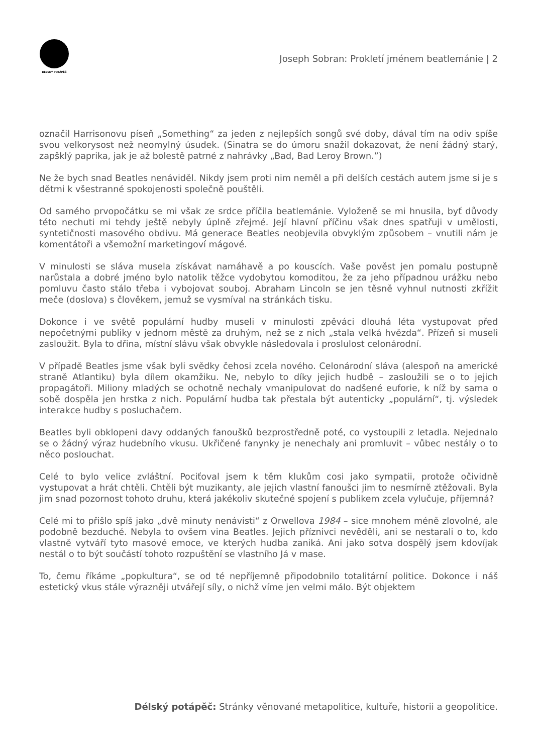DÉLSKÝ POTÁPĚČ
Joseph Sobran: Prokletí jménem beatlemánie | 2
označil Harrisonovu píseň „Something“ za jeden z nejlepších songů své doby, dával tím na odiv spíše svou velkorysost než neomylný úsudek. (Sinatra se do úmoru snažil dokazovat, že není žádný starý, zapšklý paprika, jak je až bolestě patrné z nahrávky „Bad, Bad Leroy Brown.”)
Ne že bych snad Beatles nenáviděl. Nikdy jsem proti nim neměl a při delších cestách autem jsme si je s dětmi k všestranné spokojenosti společně pouštěli.
Od samého prvopočátku se mi však ze srdce příčila beatlemánie. Vyloženě se mi hnusila, byť důvody této nechuti mi tehdy ještě nebyly úplně zřejmé. Její hlavní příčinu však dnes spatřuji v umělosti, syntetičnosti masového obdivu. Má generace Beatles neobjevila obvyklým způsobem – vnutili nám je komentátoři a všemožní marketingoví mágové.
V minulosti se sláva musela získávat namáhavě a po kouscích. Vaše pověst jen pomalu postupně narůstala a dobré jméno bylo natolik těžce vydobytou komoditou, že za jeho případnou urážku nebo pomluvu často stálo třeba i vybojovat souboj. Abraham Lincoln se jen těsně vyhnul nutnosti zkřížit meče (doslova) s člověkem, jemuž se vysmíval na stránkách tisku.
Dokonce i ve světě populární hudby museli v minulosti zpěváci dlouhá léta vystupovat před nepočetnými publiky v jednom městě za druhým, než se z nich „stala velká hvězda“. Přízeň si museli zasloužit. Byla to dřina, místní slávu však obvykle následovala i proslulost celonárodní.
V případě Beatles jsme však byli svědky čehosi zcela nového. Celonárodní sláva (alespoň na americké straně Atlantiku) byla dílem okamžiku. Ne, nebylo to díky jejich hudbě – zasloužili se o to jejich propagátoři. Miliony mladých se ochotně nechaly vmanipulovat do nadšené euforie, k níž by sama o sobě dospěla jen hrstka z nich. Populární hudba tak přestala být autenticky „populární“, tj. výsledek interakce hudby s posluchačem.
Beatles byli obklopeni davy oddaných fanoušků bezprostředně poté, co vystoupili z letadla. Nejednalo se o žádný výraz hudebního vkusu. Ukřičené fanynky je nenechaly ani promluvit – vůbec nestály o to něco poslouchat.
Celé to bylo velice zvláštní. Pociťoval jsem k těm klukům cosi jako sympatii, protože očividně vystupovat a hrát chtěli. Chtěli být muzikanty, ale jejich vlastní fanoušci jim to nesmírně ztěžovali. Byla jim snad pozornost tohoto druhu, která jakékoliv skutečné spojení s publikem zcela vylučuje, příjemná?
Celé mi to přišlo spíš jako „dvě minuty nenávisti“ z Orwellova 1984 – sice mnohem méně zlovolné, ale podobně bezduché. Nebyla to ovšem vina Beatles. Jejich příznivci nevěděli, ani se nestarali o to, kdo vlastně vytváří tyto masové emoce, ve kterých hudba zaniká. Ani jako sotva dospělý jsem kdovíjak nestál o to být součástí tohoto rozpuštění se vlastního Já v mase.
To, čemu říkáme „popkultura“, se od té nepříjemně připodobnilo totalitární politice. Dokonce i náš estetický vkus stále výrazněji utvářejí síly, o nichž víme jen velmi málo. Být objektem
Délský potápěč: Stránky věnované metapolitice, kultuře, historii a geopolitice.